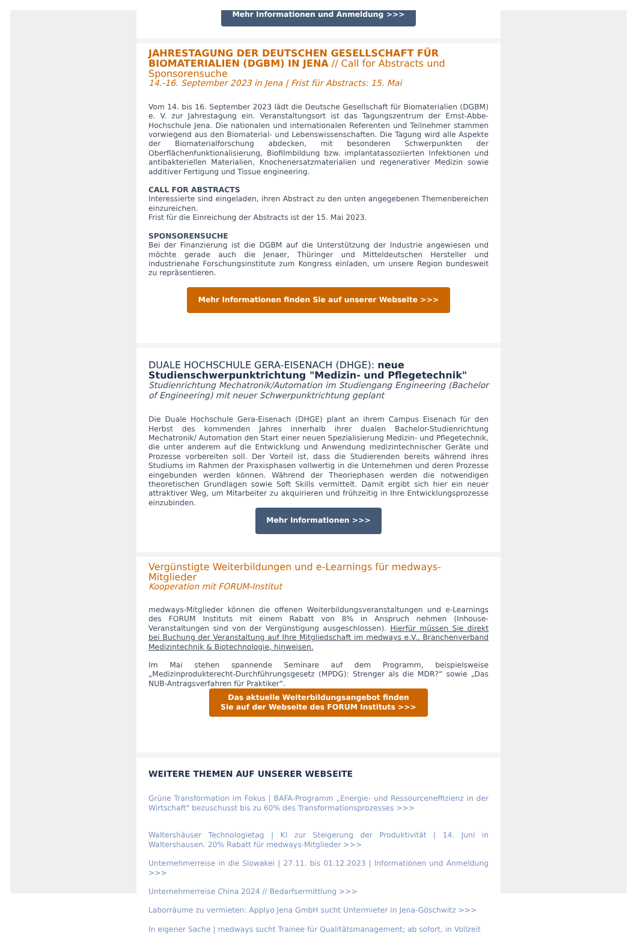Mehr Informationen und Anmeldung >>>
JAHRESTAGUNG DER DEUTSCHEN GESELLSCHAFT FÜR BIOMATERIALIEN (DGBM) IN JENA // Call for Abstracts und Sponsorensuche
14.-16. September 2023 in Jena | Frist für Abstracts: 15. Mai
Vom 14. bis 16. September 2023 lädt die Deutsche Gesellschaft für Biomaterialien (DGBM) e. V. zur Jahrestagung ein. Veranstaltungsort ist das Tagungszentrum der Ernst-Abbe-Hochschule Jena. Die nationalen und internationalen Referenten und Teilnehmer stammen vorwiegend aus den Biomaterial- und Lebenswissenschaften. Die Tagung wird alle Aspekte der Biomaterialforschung abdecken, mit besonderen Schwerpunkten der Oberflächenfunktionalisierung, Biofilmbildung bzw. implantatassoziierten Infektionen und antibakteriellen Materialien, Knochenersatzmaterialien und regenerativer Medizin sowie additiver Fertigung und Tissue engineering.
CALL FOR ABSTRACTS
Interessierte sind eingeladen, ihren Abstract zu den unten angegebenen Themenbereichen einzureichen.
Frist für die Einreichung der Abstracts ist der 15. Mai 2023.
SPONSORENSUCHE
Bei der Finanzierung ist die DGBM auf die Unterstützung der Industrie angewiesen und möchte gerade auch die Jenaer, Thüringer und Mitteldeutschen Hersteller und industrienahe Forschungsinstitute zum Kongress einladen, um unsere Region bundesweit zu repräsentieren.
Mehr Informationen finden Sie auf unserer Webseite >>>
DUALE HOCHSCHULE GERA-EISENACH (DHGE): neue Studienschwerpunktrichtung "Medizin- und Pflegetechnik"
Studienrichtung Mechatronik/Automation im Studiengang Engineering (Bachelor of Engineering) mit neuer Schwerpunktrichtung geplant
Die Duale Hochschule Gera-Eisenach (DHGE) plant an ihrem Campus Eisenach für den Herbst des kommenden Jahres innerhalb ihrer dualen Bachelor-Studienrichtung Mechatronik/ Automation den Start einer neuen Spezialisierung Medizin- und Pflegetechnik, die unter anderem auf die Entwicklung und Anwendung medizintechnischer Geräte und Prozesse vorbereiten soll. Der Vorteil ist, dass die Studierenden bereits während ihres Studiums im Rahmen der Praxisphasen vollwertig in die Unternehmen und deren Prozesse eingebunden werden können. Während der Theoriephasen werden die notwendigen theoretischen Grundlagen sowie Soft Skills vermittelt. Damit ergibt sich hier ein neuer attraktiver Weg, um Mitarbeiter zu akquirieren und frühzeitig in Ihre Entwicklungsprozesse einzubinden.
Mehr Informationen >>>
Vergünstigte Weiterbildungen und e-Learnings für medways-Mitglieder
Kooperation mit FORUM-Institut
medways-Mitglieder können die offenen Weiterbildungsveranstaltungen und e-Learnings des FORUM Instituts mit einem Rabatt von 8% in Anspruch nehmen (Inhouse-Veranstaltungen sind von der Vergünstigung ausgeschlossen). Hierfür müssen Sie direkt bei Buchung der Veranstaltung auf Ihre Mitgliedschaft im medways e.V., Branchenverband Medizintechnik & Biotechnologie, hinweisen.
Im Mai stehen spannende Seminare auf dem Programm, beispielsweise „Medizinprodukterecht-Durchführungsgesetz (MPDG): Strenger als die MDR?“ sowie „Das NUB-Antragsverfahren für Praktiker“.
Das aktuelle Weiterbildungsangebot finden
Sie auf der Webseite des FORUM Instituts >>>
WEITERE THEMEN AUF UNSERER WEBSEITE
Grüne Transformation im Fokus | BAFA-Programm „Energie- und Ressourceneffizienz in der Wirtschaft" bezuschusst bis zu 60% des Transformationsprozesses >>>
Waltershäuser Technologietag | KI zur Steigerung der Produktivität | 14. Juni in Waltershausen. 20% Rabatt für medways-Mitglieder >>>
Unternehmerreise in die Slowakei | 27.11. bis 01.12.2023 | Informationen und Anmeldung >>>
Unternehmerreise China 2024 // Bedarfsermittlung >>>
Laborräume zu vermieten: Applyo Jena GmbH sucht Untermieter in Jena-Göschwitz >>>
In eigener Sache | medways sucht Trainee für Qualitätsmanagement; ab sofort, in Vollzeit